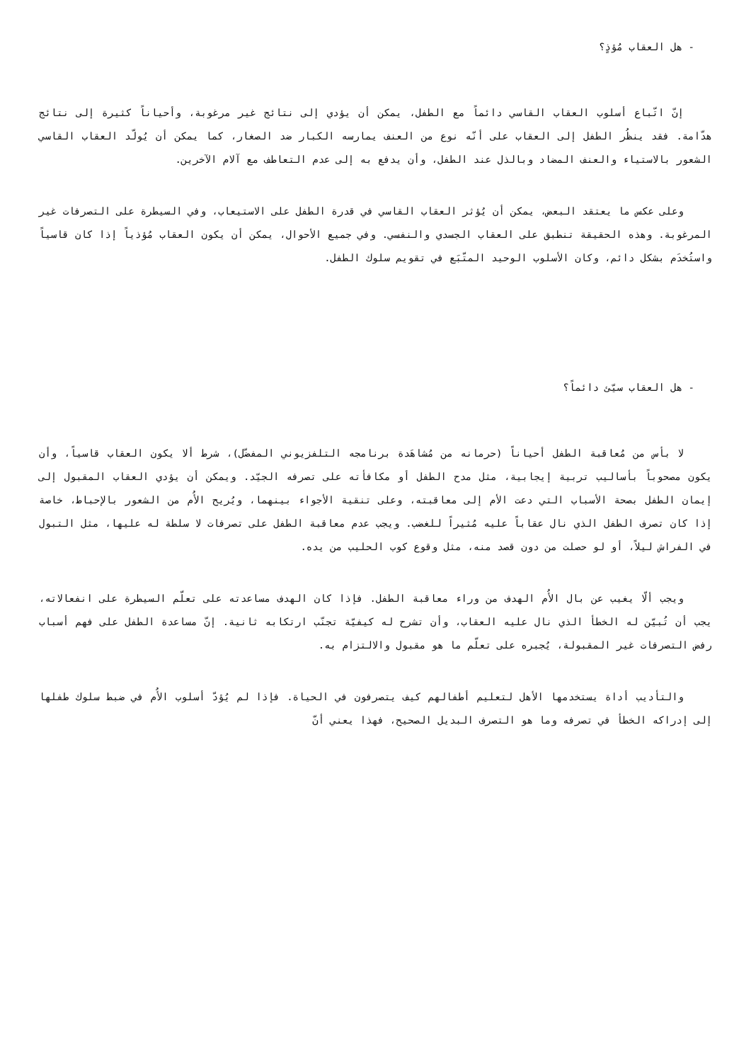- هل العقاب مُؤذٍ؟
إنّ اتّباع أسلوب العقاب القاسي دائماً مع الطفل، يمكن أن يؤدي إلى نتائج غير مرغوبة، وأحياناً كثيرة إلى نتائج هدّامة. فقد ينظُر الطفل إلى العقاب على أنّه نوع من العنف يمارسه الكبار ضد الصغار، كما يمكن أن يُولّد العقاب القاسي الشعور بالاستياء والعنف المضاد وبالذل عند الطفل، وأن يدفع به إلى عدم التعاطف مع آلام الآخرين.
وعلى عكس ما يعتقد البعض، يمكن أن يُؤثر العقاب القاسي في قدرة الطفل على الاستيعاب، وفي السيطرة على التصرفات غير المرغوبة. وهذه الحقيقة تنطبق على العقاب الجسدي والنفسي. وفي جميع الأحوال، يمكن أن يكون العقاب مُؤذياً إذا كان قاسياً واستُخدَم بشكل دائم، وكان الأسلوب الوحيد المتّبَع في تقويم سلوك الطفل.
- هل العقاب سيّئ دائماً؟
لا بأس من مُعاقبة الطفل أحياناً (حرمانه من مُشاهَدة برنامجه التلفزيوني المفضّل)، شرط ألا يكون العقاب قاسياً، وأن يكون مصحوباً بأساليب تربية إيجابية، مثل مدح الطفل أو مكافأته على تصرفه الجيّد. ويمكن أن يؤدي العقاب المقبول إلى إيمان الطفل بصحة الأسباب التي دعت الأم إلى معاقبته، وعلى تنقية الأجواء بينهما، ويُريح الأُم من الشعور بالإحباط، خاصة إذا كان تصرف الطفل الذي نال عقاباً عليه مُثيراً للغضب. ويجب عدم معاقبة الطفل على تصرفات لا سلطة له عليها، مثل التبول في الفراش ليلاً، أو لو حصلت من دون قصد منه، مثل وقوع كوب الحليب من يده.
ويجب ألّا يغيب عن بال الأُم الهدف من وراء معاقبة الطفل. فإذا كان الهدف مساعدته على تعلّم السيطرة على انفعالاته، يجب أن تُبيّن له الخطأ الذي نال عليه العقاب، وأن تشرح له كيفيّة تجنّب ارتكابه ثانية. إنّ مساعدة الطفل على فهم أسباب رفض التصرفات غير المقبولة، يُجبره على تعلّم ما هو مقبول والالتزام به.
والتأديب أداة يستخدمها الأهل لتعليم أطفالهم كيف يتصرفون في الحياة. فإذا لم يُؤدّ أسلوب الأُم في ضبط سلوك طفلها إلى إدراكه الخطأ في تصرفه وما هو التصرف البديل الصحيح، فهذا يعني أنّ